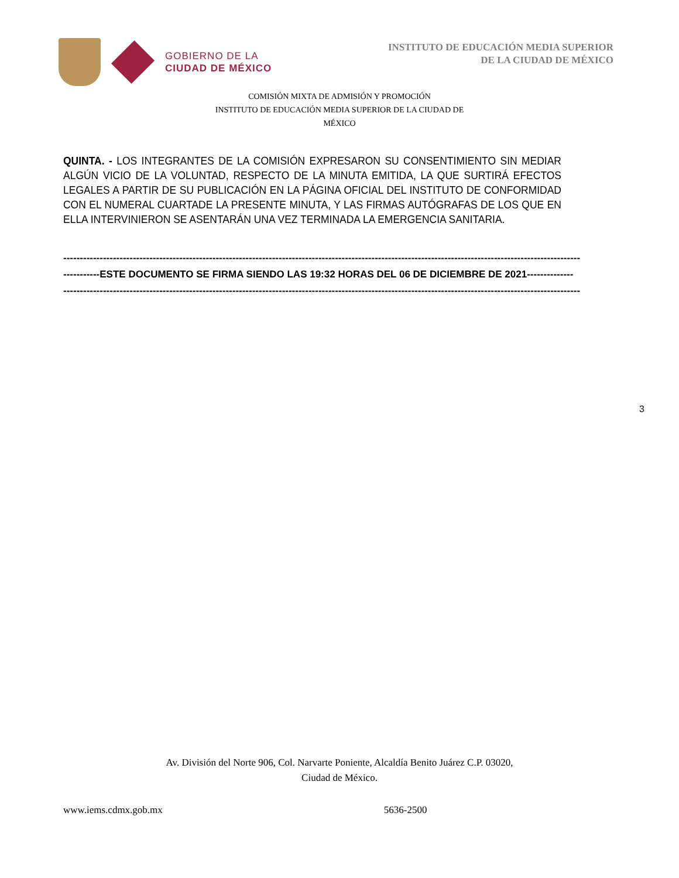GOBIERNO DE LA
CIUDAD DE MÉXICO
INSTITUTO DE EDUCACIÓN MEDIA SUPERIOR
DE LA CIUDAD DE MÉXICO
COMISIÓN MIXTA DE ADMISIÓN Y PROMOCIÓN
INSTITUTO DE EDUCACIÓN MEDIA SUPERIOR DE LA CIUDAD DE
MÉXICO
QUINTA. - LOS INTEGRANTES DE LA COMISIÓN EXPRESARON SU CONSENTIMIENTO SIN MEDIAR ALGÚN VICIO DE LA VOLUNTAD, RESPECTO DE LA MINUTA EMITIDA, LA QUE SURTIRÁ EFECTOS LEGALES A PARTIR DE SU PUBLICACIÓN EN LA PÁGINA OFICIAL DEL INSTITUTO DE CONFORMIDAD CON EL NUMERAL CUARTADE LA PRESENTE MINUTA, Y LAS FIRMAS AUTÓGRAFAS DE LOS QUE EN ELLA INTERVINIERON SE ASENTARÁN UNA VEZ TERMINADA LA EMERGENCIA SANITARIA.
------------------------------------------------------------------------------------------------------------------------------------------------------------
-----------ESTE DOCUMENTO SE FIRMA SIENDO LAS 19:32 HORAS DEL 06 DE DICIEMBRE DE 2021--------------
------------------------------------------------------------------------------------------------------------------------------------------------------------
3
Av. División del Norte 906, Col. Narvarte Poniente, Alcaldía Benito Juárez C.P. 03020,
Ciudad de México.
www.iems.cdmx.gob.mx 5636-2500